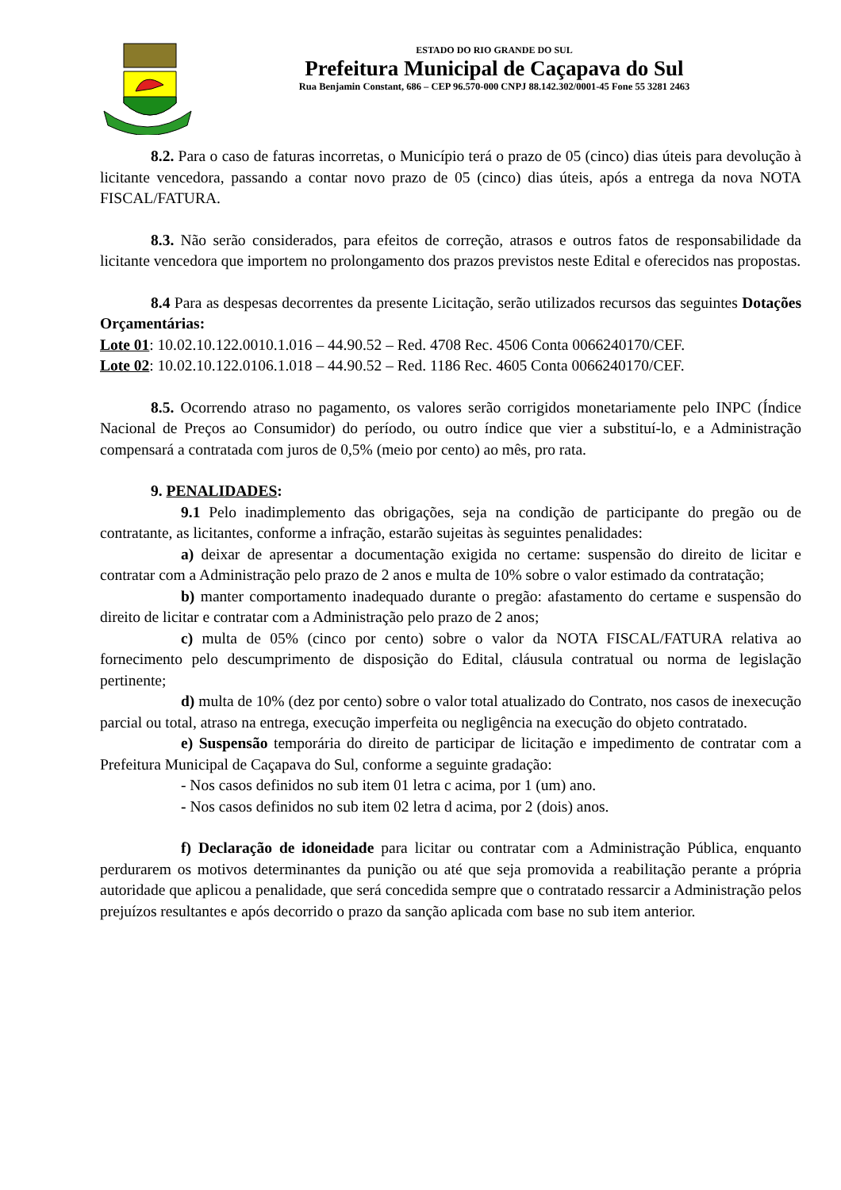ESTADO DO RIO GRANDE DO SUL
Prefeitura Municipal de Caçapava do Sul
Rua Benjamin Constant, 686 – CEP 96.570-000 CNPJ 88.142.302/0001-45 Fone 55 3281 2463
8.2. Para o caso de faturas incorretas, o Município terá o prazo de 05 (cinco) dias úteis para devolução à licitante vencedora, passando a contar novo prazo de 05 (cinco) dias úteis, após a entrega da nova NOTA FISCAL/FATURA.
8.3. Não serão considerados, para efeitos de correção, atrasos e outros fatos de responsabilidade da licitante vencedora que importem no prolongamento dos prazos previstos neste Edital e oferecidos nas propostas.
8.4 Para as despesas decorrentes da presente Licitação, serão utilizados recursos das seguintes Dotações Orçamentárias:
Lote 01: 10.02.10.122.0010.1.016 – 44.90.52 – Red. 4708 Rec. 4506 Conta 0066240170/CEF.
Lote 02: 10.02.10.122.0106.1.018 – 44.90.52 – Red. 1186 Rec. 4605 Conta 0066240170/CEF.
8.5. Ocorrendo atraso no pagamento, os valores serão corrigidos monetariamente pelo INPC (Índice Nacional de Preços ao Consumidor) do período, ou outro índice que vier a substituí-lo, e a Administração compensará a contratada com juros de 0,5% (meio por cento) ao mês, pro rata.
9. PENALIDADES:
9.1 Pelo inadimplemento das obrigações, seja na condição de participante do pregão ou de contratante, as licitantes, conforme a infração, estarão sujeitas às seguintes penalidades:
a) deixar de apresentar a documentação exigida no certame: suspensão do direito de licitar e contratar com a Administração pelo prazo de 2 anos e multa de 10% sobre o valor estimado da contratação;
b) manter comportamento inadequado durante o pregão: afastamento do certame e suspensão do direito de licitar e contratar com a Administração pelo prazo de 2 anos;
c) multa de 05% (cinco por cento) sobre o valor da NOTA FISCAL/FATURA relativa ao fornecimento pelo descumprimento de disposição do Edital, cláusula contratual ou norma de legislação pertinente;
d) multa de 10% (dez por cento) sobre o valor total atualizado do Contrato, nos casos de inexecução parcial ou total, atraso na entrega, execução imperfeita ou negligência na execução do objeto contratado.
e) Suspensão temporária do direito de participar de licitação e impedimento de contratar com a Prefeitura Municipal de Caçapava do Sul, conforme a seguinte gradação:
- Nos casos definidos no sub item 01 letra c acima, por 1 (um) ano.
- Nos casos definidos no sub item 02 letra d acima, por 2 (dois) anos.
f) Declaração de idoneidade para licitar ou contratar com a Administração Pública, enquanto perdurarem os motivos determinantes da punição ou até que seja promovida a reabilitação perante a própria autoridade que aplicou a penalidade, que será concedida sempre que o contratado ressarcir a Administração pelos prejuízos resultantes e após decorrido o prazo da sanção aplicada com base no sub item anterior.